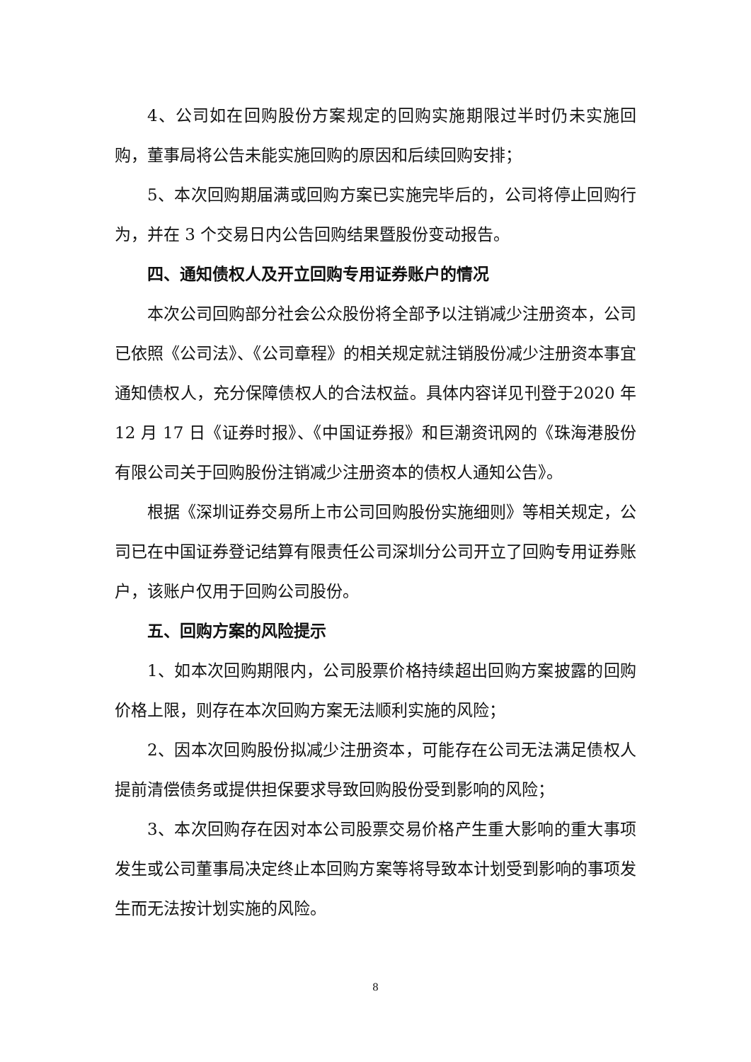4、公司如在回购股份方案规定的回购实施期限过半时仍未实施回购，董事局将公告未能实施回购的原因和后续回购安排；
5、本次回购期届满或回购方案已实施完毕后的，公司将停止回购行为，并在 3 个交易日内公告回购结果暨股份变动报告。
四、通知债权人及开立回购专用证券账户的情况
本次公司回购部分社会公众股份将全部予以注销减少注册资本，公司已依照《公司法》、《公司章程》的相关规定就注销股份减少注册资本事宜通知债权人，充分保障债权人的合法权益。具体内容详见刊登于2020 年 12 月 17 日《证券时报》、《中国证券报》和巨潮资讯网的《珠海港股份有限公司关于回购股份注销减少注册资本的债权人通知公告》。
根据《深圳证券交易所上市公司回购股份实施细则》等相关规定，公司已在中国证券登记结算有限责任公司深圳分公司开立了回购专用证券账户，该账户仅用于回购公司股份。
五、回购方案的风险提示
1、如本次回购期限内，公司股票价格持续超出回购方案披露的回购价格上限，则存在本次回购方案无法顺利实施的风险；
2、因本次回购股份拟减少注册资本，可能存在公司无法满足债权人提前清偿债务或提供担保要求导致回购股份受到影响的风险；
3、本次回购存在因对本公司股票交易价格产生重大影响的重大事项发生或公司董事局决定终止本回购方案等将导致本计划受到影响的事项发生而无法按计划实施的风险。
8